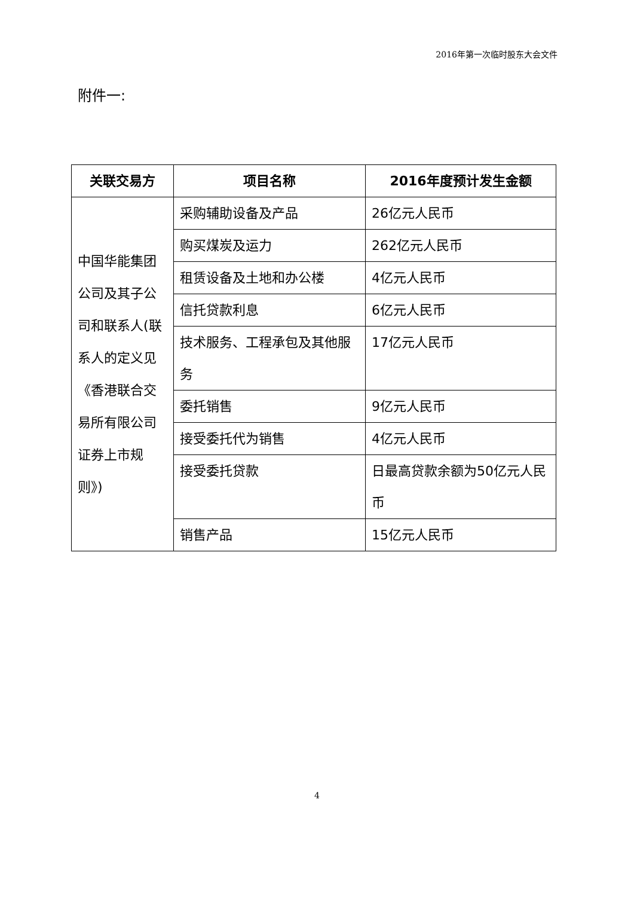2016年第一次临时股东大会文件
附件一:
| 关联交易方 | 项目名称 | 2016年度预计发生金额 |
| --- | --- | --- |
| 中国华能集团公司及其子公司和联系人(联系人的定义见《香港联合交易所有限公司证券上市规则》) | 采购辅助设备及产品 | 26亿元人民币 |
| | 购买煤炭及运力 | 262亿元人民币 |
| | 租赁设备及土地和办公楼 | 4亿元人民币 |
| | 信托贷款利息 | 6亿元人民币 |
| | 技术服务、工程承包及其他服务 | 17亿元人民币 |
| | 委托销售 | 9亿元人民币 |
| | 接受委托代为销售 | 4亿元人民币 |
| | 接受委托贷款 | 日最高贷款余额为50亿元人民币 |
| | 销售产品 | 15亿元人民币 |
4